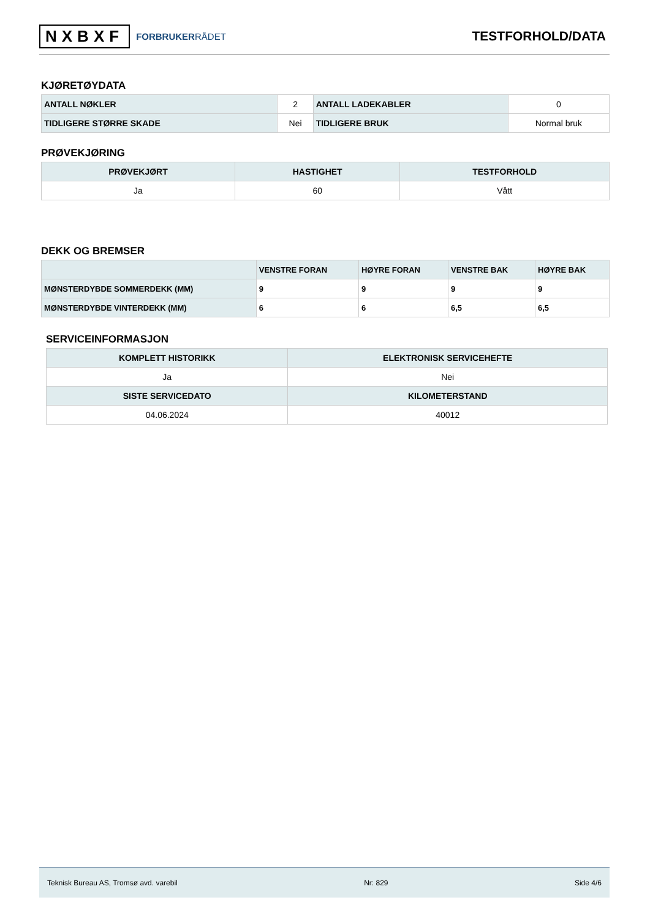NXBXF FORBRUKERRÅDET
TESTFORHOLD/DATA
KJØRETØYDATA
| ANTALL NØKLER | 2 | ANTALL LADEKABLER | 0 |
| TIDLIGERE STØRRE SKADE | Nei | TIDLIGERE BRUK | Normal bruk |
PRØVEKJØRING
| PRØVEKJØRT | HASTIGHET | TESTFORHOLD |
| --- | --- | --- |
| Ja | 60 | Vått |
DEKK OG BREMSER
| | VENSTRE FORAN | HØYRE FORAN | VENSTRE BAK | HØYRE BAK |
| --- | --- | --- | --- | --- |
| MØNSTERDYBDE SOMMERDEKK (MM) | 9 | 9 | 9 | 9 |
| MØNSTERDYBDE VINTERDEKK (MM) | 6 | 6 | 6,5 | 6,5 |
SERVICEINFORMASJON
| KOMPLETT HISTORIKK | ELEKTRONISK SERVICEHEFTE |
| --- | --- |
| Ja | Nei |
| SISTE SERVICEDATO | KILOMETERSTAND |
| 04.06.2024 | 40012 |
Teknisk Bureau AS, Tromsø avd. varebil Nr: 829 Side 4/6